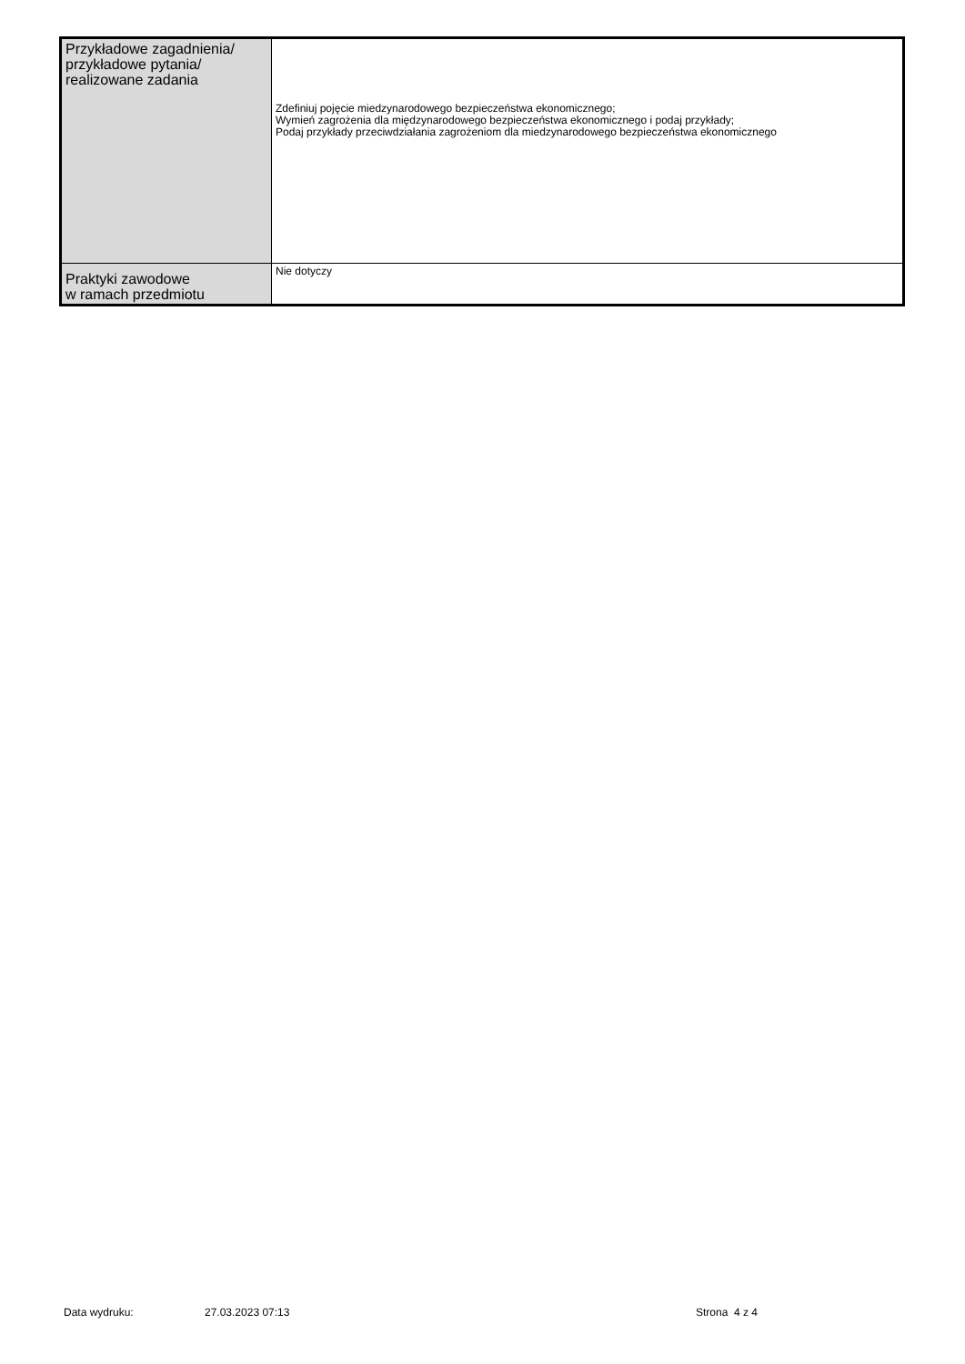| Przykładowe zagadnienia/ przykładowe pytania/ realizowane zadania | Zdefiniuj pojęcie miedzynarodowego bezpieczeństwa ekonomicznego; Wymień zagrożenia dla międzynarodowego bezpieczeństwa ekonomicznego i podaj przykłady; Podaj przykłady przeciwdziałania zagrożeniom dla miedzynarodowego bezpieczeństwa ekonomicznego |
| Praktyki zawodowe w ramach przedmiotu | Nie dotyczy |
Data wydruku: 27.03.2023 07:13 Strona 4 z 4